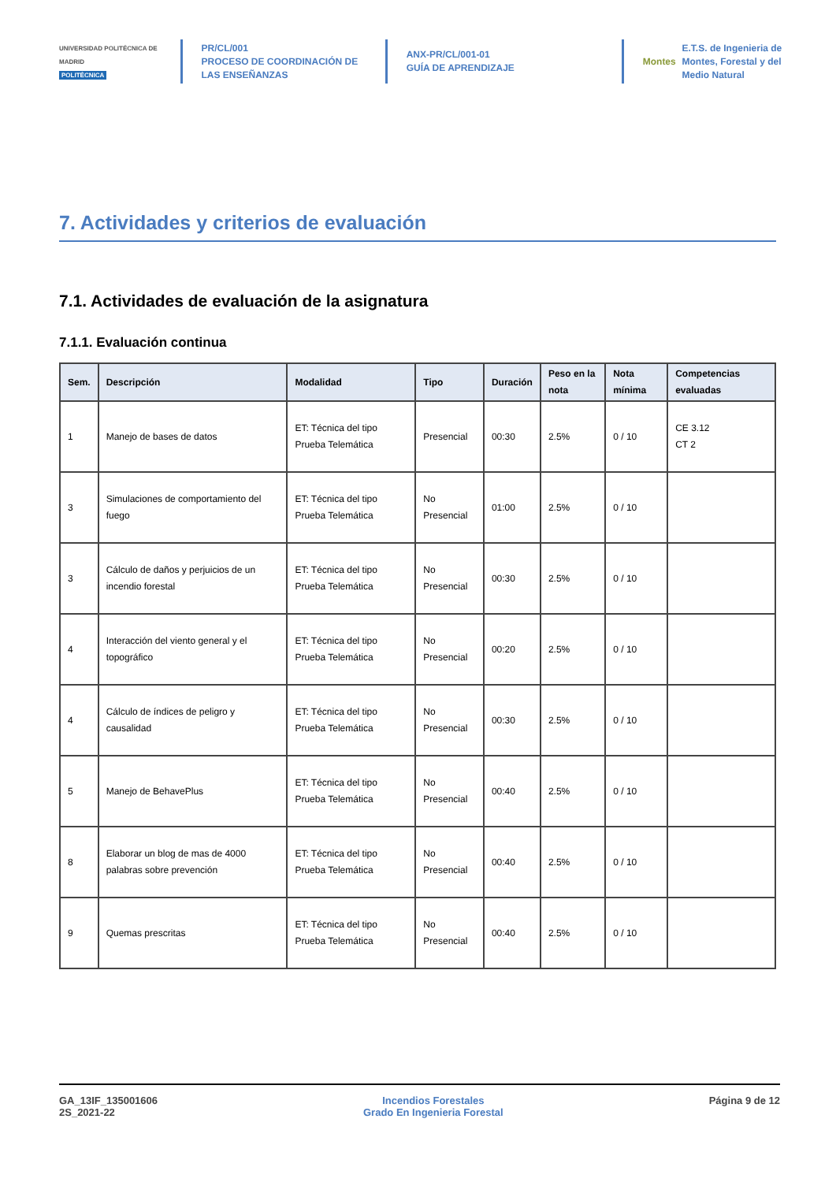UNIVERSIDAD POLITÉCNICA DE MADRID
POLITÉCNICA
PR/CL/001
PROCESO DE COORDINACIÓN DE LAS ENSEÑANZAS
ANX-PR/CL/001-01
GUÍA DE APRENDIZAJE
Montes
E.T.S. de Ingenieria de Montes, Forestal y del Medio Natural
7. Actividades y criterios de evaluación
7.1. Actividades de evaluación de la asignatura
7.1.1. Evaluación continua
| Sem. | Descripción | Modalidad | Tipo | Duración | Peso en la nota | Nota mínima | Competencias evaluadas |
| --- | --- | --- | --- | --- | --- | --- | --- |
| 1 | Manejo de bases de datos | ET: Técnica del tipo Prueba Telemática | Presencial | 00:30 | 2.5% | 0 / 10 | CE 3.12 CT 2 |
| 3 | Simulaciones de comportamiento del fuego | ET: Técnica del tipo Prueba Telemática | No Presencial | 01:00 | 2.5% | 0 / 10 | |
| 3 | Cálculo de daños y perjuicios de un incendio forestal | ET: Técnica del tipo Prueba Telemática | No Presencial | 00:30 | 2.5% | 0 / 10 | |
| 4 | Interacción del viento general y el topográfico | ET: Técnica del tipo Prueba Telemática | No Presencial | 00:20 | 2.5% | 0 / 10 | |
| 4 | Cálculo de índices de peligro y causalidad | ET: Técnica del tipo Prueba Telemática | No Presencial | 00:30 | 2.5% | 0 / 10 | |
| 5 | Manejo de BehavePlus | ET: Técnica del tipo Prueba Telemática | No Presencial | 00:40 | 2.5% | 0 / 10 | |
| 8 | Elaborar un blog de mas de 4000 palabras sobre prevención | ET: Técnica del tipo Prueba Telemática | No Presencial | 00:40 | 2.5% | 0 / 10 | |
| 9 | Quemas prescritas | ET: Técnica del tipo Prueba Telemática | No Presencial | 00:40 | 2.5% | 0 / 10 | |
GA_13IF_135001606
2S_2021-22
Incendios Forestales
Grado En Ingenieria Forestal
Página 9 de 12